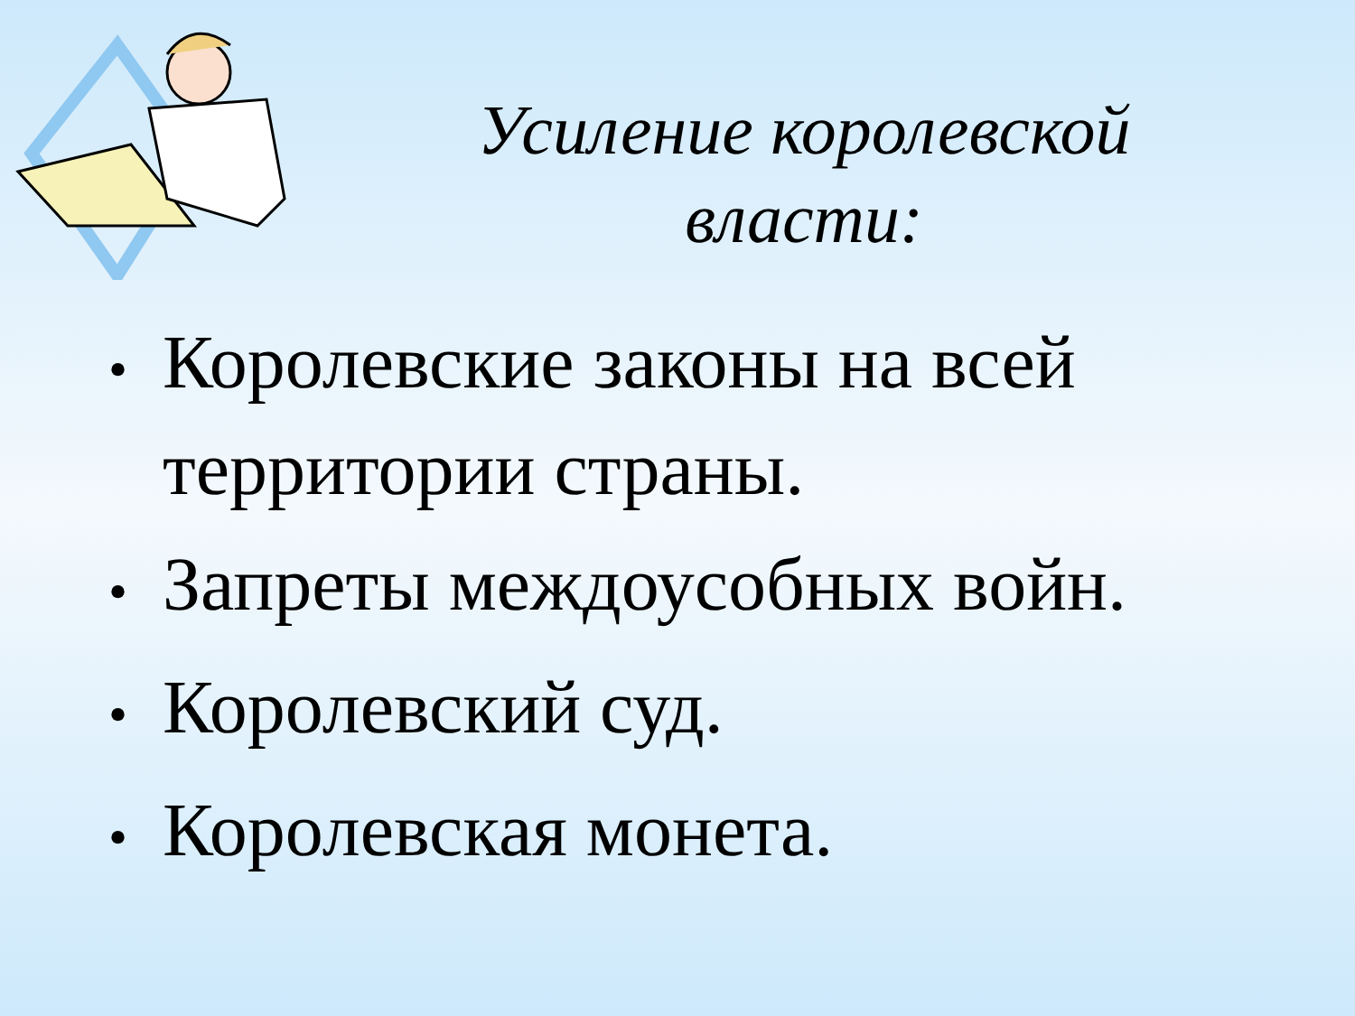Усиление королевской власти:
• Королевские законы на всей территории страны.
• Запреты междоусобных войн.
• Королевский суд.
• Королевская монета.